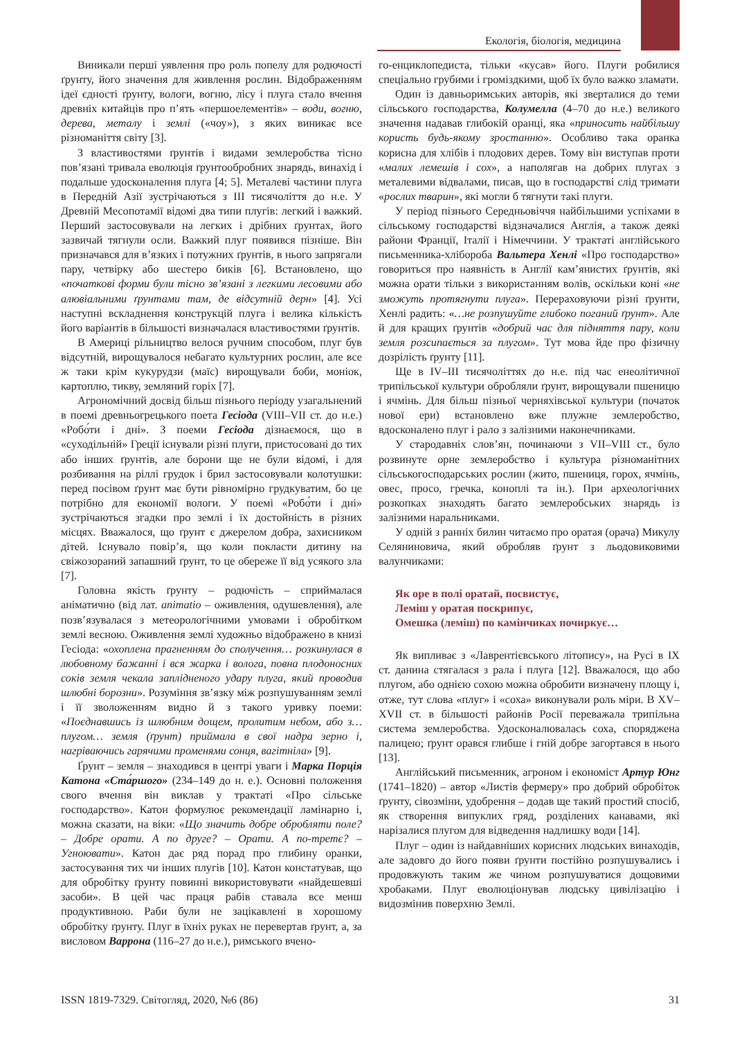Екологія, біологія, медицина
Виникали перші уявлення про роль попелу для родючості ґрунту, його значення для живлення рослин. Відображенням ідеї єдності ґрунту, вологи, вогню, лісу і плуга стало вчення древніх китайців про п’ять «першоелементів» – води, вогню, дерева, металу і землі («чоу»), з яких виникає все різноманіття світу [3].
З властивостями ґрунтів і видами землеробства тісно пов’язані тривала еволюція ґрунтообробних знарядь, винахід і подальше удосконалення плуга [4; 5]. Металеві частини плуга в Передній Азії зустрічаються з III тисячоліття до н.е. У Древній Месопотамії відомі два типи плугів: легкий і важкий. Перший застосовували на легких і дрібних ґрунтах, його зазвичай тягнули осли. Важкий плуг появився пізніше. Він призначався для в’язких і потужних ґрунтів, в нього запрягали пару, четвірку або шестеро биків [6]. Встановлено, що «початкові форми були тісно зв’язані з легкими лесовими або алювіальними ґрунтами там, де відсутній дерн» [4]. Усі наступні вскладнення конструкцій плуга і велика кількість його варіантів в більшості визначалася властивостями ґрунтів.
В Америці рільництво велося ручним способом, плуг був відсутній, вирощувалося небагато культурних рослин, але все ж таки крім кукурудзи (маїс) вирощували боби, моніок, картоплю, тикву, земляний горіх [7].
Агрономічний досвід більш пізнього періоду узагальнений в поемі древньогрецького поета Гесіода (VIII–VII ст. до н.е.) «Робо́ти і дні». З поеми Гесіода дізнаємося, що в «суходільній» Греції існували різні плуги, пристосовані до тих або інших ґрунтів, але борони ще не були відомі, і для розбивання на ріллі грудок і брил застосовували колотушки: перед посівом ґрунт має бути рівномірно грудкуватим, бо це потрібно для економії вологи. У поемі «Робо́ти і дні» зустрічаються згадки про землі і їх достойність в різних місцях. Вважалося, що ґрунт є джерелом добра, захисником дітей. Існувало повір’я, що коли покласти дитину на свіжозораний запашний ґрунт, то це обереже її від усякого зла [7].
Головна якість ґрунту – родючість – сприймалася анiматично (від лат. animatio – оживлення, одушевлення), але позв’язувалася з метеорологічними умовами і обробітком землі весною. Оживлення землі художньо відображено в книзі Гесіода: «охоплена прагненням до сполучення… розкинулася в любовному бажанні і вся жарка і волога, повна плодоносних соків земля чекала заплідненого удару плуга, який проводив шлюбні борозни». Розуміння зв’язку між розпушуванням землі і її зволоженням видно й з такого уривку поеми: «Поєднавшись із шлюбним дощем, пролитим небом, або з… плугом… земля (ґрунт) приймала в свої надра зерно і, нагріваючись гарячими променями сонця, вагітніла» [9].
Ґрунт – земля – знаходився в центрі уваги і Марка Порція Катона «Ста́ршого» (234–149 до н. е.). Основні положення свого вчення він виклав у трактаті «Про сільське господарство». Катон формулює рекомендації ламінарно і, можна сказати, на віки: «Що значить добре обробляти поле? – Добре орати. А по друге? – Орати. А по-третє? – Угноювати». Катон дає ряд порад про глибину оранки, застосування тих чи інших плугів [10]. Катон констатував, що для обробітку ґрунту повинні використовувати «найдешевші засоби». В цей час праця рабів ставала все менш продуктивною. Раби були не зацікавлені в хорошому обробітку ґрунту. Плуг в їхніх руках не перевертав ґрунт, а, за висловом Варрона (116–27 до н.е.), римського вчено-
го-енциклопедиста, тільки «кусав» його. Плуги робилися спеціально грубими і громіздкими, щоб їх було важко зламати.
Один із давньоримських авторів, які зверталися до теми сільського господарства, Колумелла (4–70 до н.е.) великого значення надавав глибокій оранці, яка «приносить найбільшу користь будь-якому зростанню». Особливо така оранка корисна для хлібів і плодових дерев. Тому він виступав проти «малих лемешів і сох», а наполягав на добрих плугах з металевими відвалами, писав, що в господарстві слід тримати «рослих тварин», які могли б тягнути такі плуги.
У період пізнього Середньовіччя найбільшими успіхами в сільському господарстві відзначалися Англія, а також деякі райони Франції, Італії і Німеччини. У трактаті англійського письменника-хлібороба Вальтера Хенлі «Про господарство» говориться про наявність в Англії кам’янистих ґрунтів, які можна орати тільки з використанням волів, оскільки коні «не зможуть протягнути плуга». Перераховуючи різні ґрунти, Хенлі радить: «…не розпушуйте глибоко поганий ґрунт». Але й для кращих ґрунтів «добрий час для підняття пару, коли земля розсипається за плугом». Тут мова йде про фізичну дозрілість ґрунту [11].
Ще в IV–III тисячоліттях до н.е. під час енеолітичної трипільської культури обробляли ґрунт, вирощували пшеницю і ячмінь. Для більш пізньої черняхівської культури (початок нової ери) встановлено вже плужне землеробство, вдосконалено плуг і рало з залізними наконечниками.
У стародавніх слов’ян, починаючи з VII–VIII ст., було розвинуте орне землеробство і культура різноманітних сільськогосподарських рослин (жито, пшениця, горох, ячмінь, овес, просо, гречка, коноплі та ін.). При археологічних розкопках знаходять багато землеробських знарядь із залізними наральниками.
У одній з ранніх билин читаємо про оратая (орача) Микулу Селяниновича, який обробляв ґрунт з льодовиковими валунчиками:
Як оре в полі оратай, посвистує,
Леміш у оратая поскрипує,
Омешка (леміш) по камінчиках почиркує…
Як випливає з «Лаврентієвського літопису», на Русі в IX ст. данина стягалася з рала і плуга [12]. Вважалося, що або плугом, або однією сохою можна обробити визначену площу і, отже, тут слова «плуг» і «соха» виконували роль міри. В XV–XVII ст. в більшості районів Росії переважала трипільна система землеробства. Удосконалювалась соха, споряджена палицею; ґрунт орався глибше і гній добре загортався в нього [13].
Англійський письменник, агроном і економіст Артур Юнг (1741–1820) – автор «Листів фермеру» про добрий обробіток ґрунту, сівозміни, удобрення – додав ще такий простий спосіб, як створення випуклих гряд, розділених канавами, які нарізалися плугом для відведення надлишку води [14].
Плуг – один із найдавніших корисних людських винаходів, але задовго до його появи ґрунти постійно розпушувались і продовжують таким же чином розпушуватися дощовими хробаками. Плуг еволюціонував людську цивілізацію і видозмінив поверхню Землі.
ISSN 1819-7329. Світогляд, 2020, №6 (86) 31